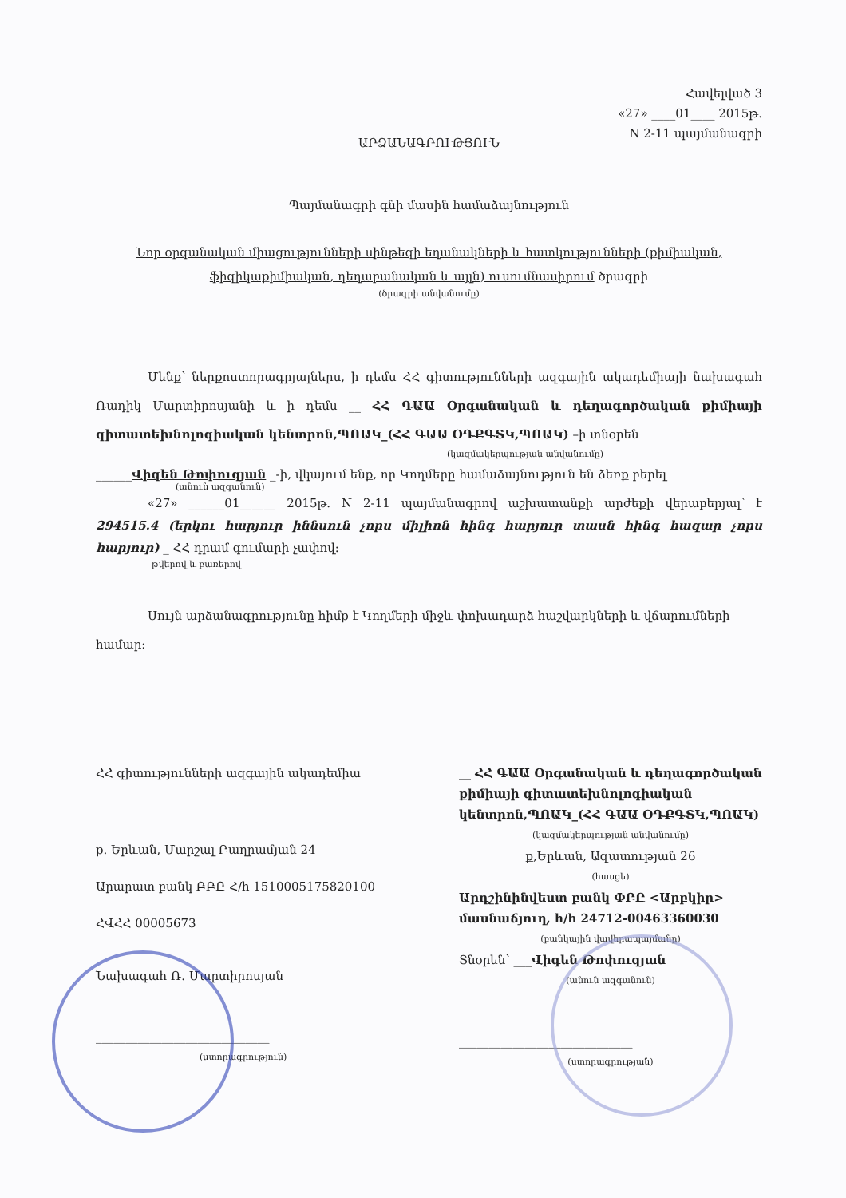Հավելված 3
«27» ____01____ 2015թ.
N 2-11 պայմանագրի
ԱՐՁԱՆԱԳՐՈՒԹՅՈՒՆ
Պայմանագրի գնի մասին համաձայնություն
Նոր օրգանական միացությունների սինթեզի եղանակների և հատկությունների (քիմիական, ֆիզիկաքիմիական, դեղաբանական և այլն) ուսումնասիրում ծրագրի
(ծրագրի անվանումը)
Մենք՝ ներքոստորագրյալներս, ի դեմս ՀՀ գիտությունների ազգային ակադեմիայի նախագահ Ռադիկ Մարտիրոսյանի և ի դեմս __ ՀՀ ԳԱԱ Օրգանական և դեղագործական քիմիայի գիտատեխնոլոգիական կենտրոն,ՊՈԱԿ_(ՀՀ ԳԱԱ ՕԴՔԳՏԿ,ՊՈԱԿ) –ի տնօրեն
(կազմակերպության անվանումը)
______Վիգեն Թոփուզյան _-ի, վկայում ենք, որ Կողմերը համաձայնություն են ձեռք բերել
(անուն ազգանուն)
«27» ______01______ 2015թ. N 2-11 պայմանագրով աշխատանքի արժեքի վերաբերյալ՝ է 294515.4 (երկու հարյուր իննսուն չորս միլիոն հինգ հարյուր տասն հինգ հազար չորս հարյուր) _ ՀՀ դրամ գումարի չափով:
թվերով և բառերով
Սույն արձանագրությունը հիմք է Կողմերի միջև փոխադարձ հաշվարկների և վճարումների համար:
ՀՀ գիտությունների ազգային ակադեմիա
ք. Երևան, Մարշալ Բաղրամյան 24
Արարատ բանկ ԲԲԸ Հ/հ 1510005175820100
ՀՎՀՀ 00005673
Նախագահ Ռ. Մարտիրոսյան
_____________________________
(ստորագրություն)
__ ՀՀ ԳԱԱ Օրգանական և դեղագործական քիմիայի գիտատեխնոլոգիական կենտրոն,ՊՈԱԿ_(ՀՀ ԳԱԱ ՕԴՔԳՏԿ,ՊՈԱԿ)
(կազմակերպության անվանումը)
ք,Երևան, Ազատության 26
(հասցե)
Արդշինինվեստ բանկ ՓԲԸ <Արբկիր> մասնաճյուղ, h/h 24712-00463360030
(բանկային վավերապայմանը)
Տնօրեն՝ ___Վիգեն Թոփուզյան
(անուն ազգանուն)
_____________________________
(ստորագրության)